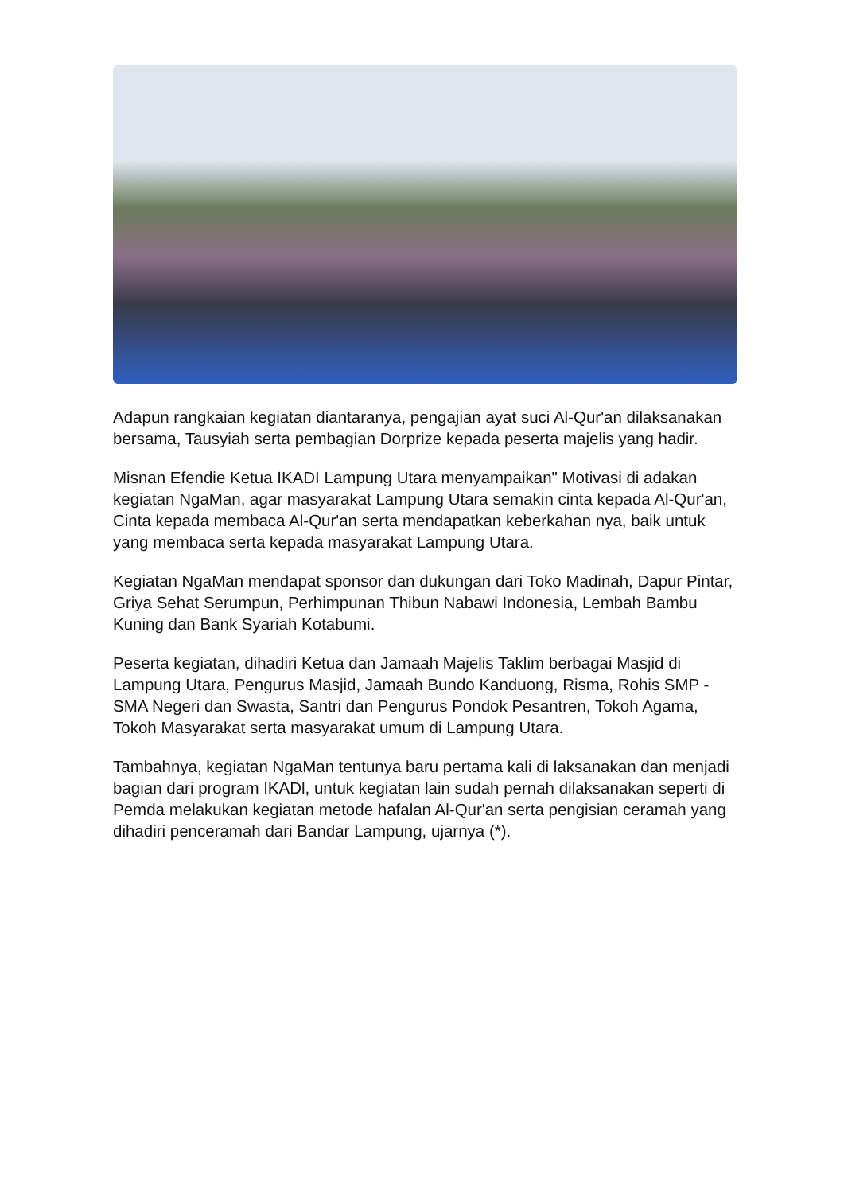Adapun rangkaian kegiatan diantaranya, pengajian ayat suci Al-Qur'an dilaksanakan bersama, Tausyiah serta pembagian Dorprize kepada peserta majelis yang hadir.
Misnan Efendie Ketua IKADI Lampung Utara menyampaikan" Motivasi di adakan kegiatan NgaMan, agar masyarakat Lampung Utara semakin cinta kepada Al-Qur'an, Cinta kepada membaca Al-Qur'an serta mendapatkan keberkahan nya, baik untuk yang membaca serta kepada masyarakat Lampung Utara.
Kegiatan NgaMan mendapat sponsor dan dukungan dari Toko Madinah, Dapur Pintar, Griya Sehat Serumpun, Perhimpunan Thibun Nabawi Indonesia, Lembah Bambu Kuning dan Bank Syariah Kotabumi.
Peserta kegiatan, dihadiri Ketua dan Jamaah Majelis Taklim berbagai Masjid di Lampung Utara, Pengurus Masjid, Jamaah Bundo Kanduong, Risma, Rohis SMP - SMA Negeri dan Swasta, Santri dan Pengurus Pondok Pesantren, Tokoh Agama, Tokoh Masyarakat serta masyarakat umum di Lampung Utara.
Tambahnya, kegiatan NgaMan tentunya baru pertama kali di laksanakan dan menjadi bagian dari program IKADl, untuk kegiatan lain sudah pernah dilaksanakan seperti di Pemda melakukan kegiatan metode hafalan Al-Qur'an serta pengisian ceramah yang dihadiri penceramah dari Bandar Lampung, ujarnya (*).